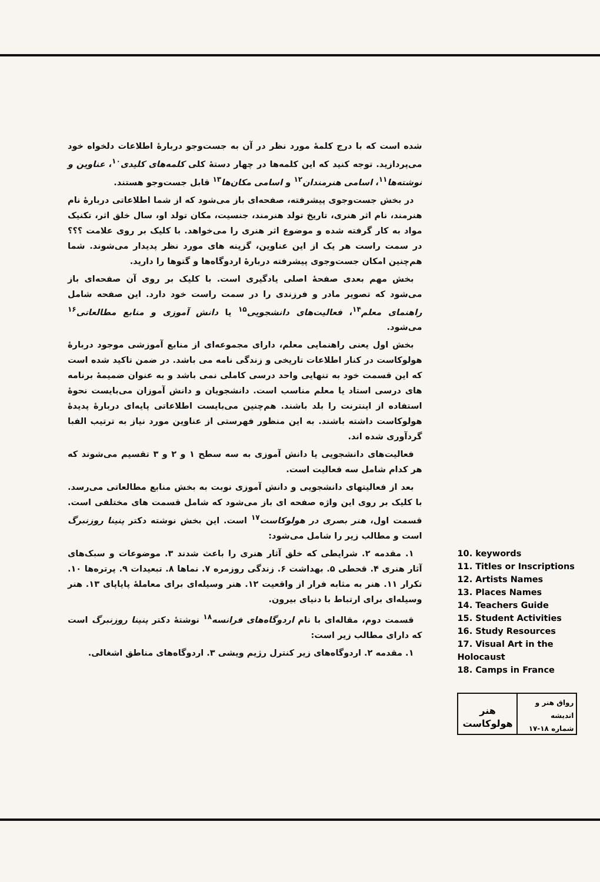شده است که با درج کلمهٔ مورد نظر در آن به جست‌وجو دربارهٔ اطلاعات دلخواه خود می‌پردازید. توجه کنید که این کلمه‌ها در چهار دستهٔ کلی کلمه‌های کلیدی<sup>۱۰</sup>، عناوین و نوشته‌ها<sup>۱۱</sup>، اسامی هنرمندان<sup>۱۲</sup> و اسامی مکان‌ها<sup>۱۳</sup> قابل جست‌وجو هستند.
در بخش جست‌وجوی پیشرفته، صفحه‌ای باز می‌شود که از شما اطلاعاتی دربارهٔ نام هنرمند، نام اثر هنری، تاریخ تولد هنرمند، جنسیت، مکان تولد او، سال خلق اثر، تکنیک مواد به کار گرفته شده و موضوع اثر هنری را می‌خواهد. با کلیک بر روی علامت ؟؟؟ در سمت راست هر یک از این عناوین، گزینه های مورد نظر پدیدار می‌شوند. شما هم‌چنین امکان جست‌وجوی پیشرفته دربارهٔ اردوگاه‌ها و گتوها را دارید.
بخش مهم بعدی صفحهٔ اصلی یادگیری است. با کلیک بر روی آن صفحه‌ای باز می‌شود که تصویر مادر و فرزندی را در سمت راست خود دارد. این صفحه شامل راهنمای معلم<sup>۱۴</sup>، فعالیت‌های دانشجویی<sup>۱۵</sup> یا دانش آموزی و منابع مطالعاتی<sup>۱۶</sup> می‌شود.
بخش اول یعنی راهنمایی معلم، دارای مجموعه‌ای از منابع آموزشی موجود دربارهٔ هولوکاست در کنار اطلاعات تاریخی و زندگی نامه می باشد. در ضمن تاکید شده است که این قسمت خود به تنهایی واحد درسی کاملی نمی باشد و به عنوان ضمیمهٔ برنامه های درسی استاد یا معلم مناسب است. دانشجویان و دانش آموزان می‌بایست نحوهٔ استفاده از اینترنت را بلد باشند. هم‌چنین می‌بایست اطلاعاتی پایه‌ای دربارهٔ پدیدهٔ هولوکاست داشته باشند. به این منظور فهرستی از عناوین مورد نیاز به ترتیب الفبا گردآوری شده اند.
فعالیت‌های دانشجویی یا دانش آموزی به سه سطح ۱ و ۲ و ۳ تقسیم می‌شوند که هر کدام شامل سه فعالیت است.
بعد از فعالیتهای دانشجویی و دانش آموزی نوبت به بخش منابع مطالعاتی می‌رسد. با کلیک بر روی این واژه صفحه ای باز می‌شود که شامل قسمت های مختلفی است. قسمت اول، هنر بصری در هولوکاست<sup>۱۷</sup> است. این بخش نوشته دکتر پنینا روزنبرگ است و مطالب زیر را شامل می‌شود:
۱. مقدمه ۲. شرایطی که خلق آثار هنری را باعث شدند ۳. موضوعات و سبک‌های آثار هنری ۴. قحطی ۵. بهداشت ۶. زندگی روزمره ۷. نماها ۸. تبعیدات ۹. پرتره‌ها ۱۰. تکرار ۱۱. هنر به مثابه فرار از واقعیت ۱۲. هنر وسیله‌ای برای معاملهٔ پایاپای ۱۳. هنر وسیله‌ای برای ارتباط با دنیای بیرون.
قسمت دوم، مقاله‌ای با نام اردوگاه‌های فرانسه<sup>۱۸</sup> نوشتهٔ دکتر پنینا روزنبرگ است که دارای مطالب زیر است:
۱. مقدمه ۲. اردوگاه‌های زیر کنترل رژیم ویشی ۳. اردوگاه‌های مناطق اشغالی.
10. keywords
11. Titles or Inscriptions
12. Artists Names
13. Places Names
14. Teachers Guide
15. Student Activities
16. Study Resources
17. Visual Art in the Holocaust
18. Camps in France
رواق هنر و اندیشه
شماره ۱۸-۱۷
هنر هولوکاست